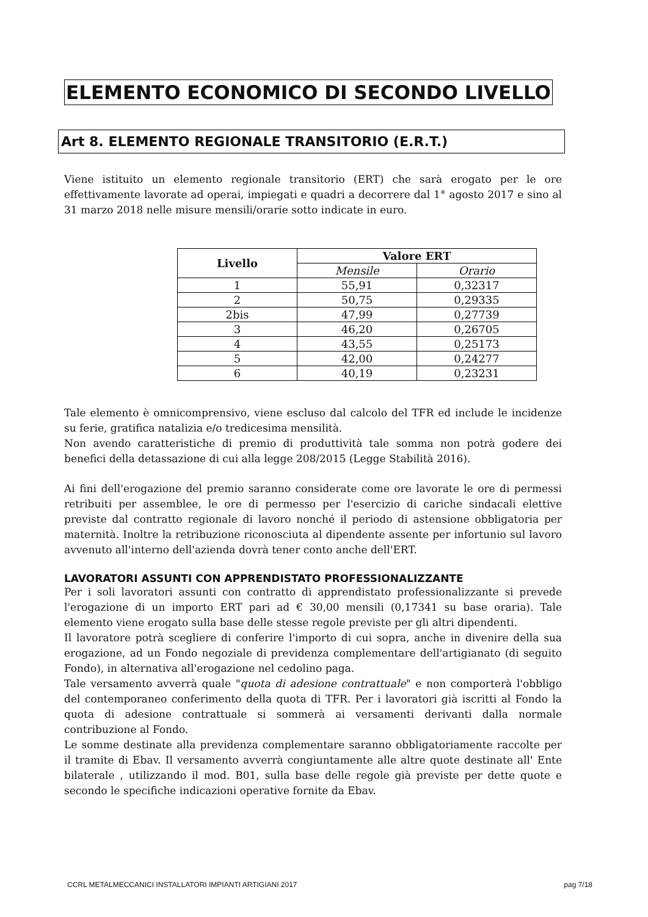ELEMENTO ECONOMICO DI SECONDO LIVELLO
Art 8. ELEMENTO REGIONALE TRANSITORIO (E.R.T.)
Viene istituito un elemento regionale transitorio (ERT) che sarà erogato per le ore effettivamente lavorate ad operai, impiegati e quadri a decorrere dal 1° agosto 2017 e sino al 31 marzo 2018 nelle misure mensili/orarie sotto indicate in euro.
| Livello | Valore ERT | |
| --- | --- | --- |
| | Mensile | Orario |
| 1 | 55,91 | 0,32317 |
| 2 | 50,75 | 0,29335 |
| 2bis | 47,99 | 0,27739 |
| 3 | 46,20 | 0,26705 |
| 4 | 43,55 | 0,25173 |
| 5 | 42,00 | 0,24277 |
| 6 | 40,19 | 0,23231 |
Tale elemento è omnicomprensivo, viene escluso dal calcolo del TFR ed include le incidenze su ferie, gratifica natalizia e/o tredicesima mensilità.
Non avendo caratteristiche di premio di produttività tale somma non potrà godere dei benefici della detassazione di cui alla legge 208/2015 (Legge Stabilità 2016).
Ai fini dell'erogazione del premio saranno considerate come ore lavorate le ore di permessi retribuiti per assemblee, le ore di permesso per l'esercizio di cariche sindacali elettive previste dal contratto regionale di lavoro nonché il periodo di astensione obbligatoria per maternità. Inoltre la retribuzione riconosciuta al dipendente assente per infortunio sul lavoro avvenuto all'interno dell'azienda dovrà tener conto anche dell'ERT.
LAVORATORI ASSUNTI CON APPRENDISTATO PROFESSIONALIZZANTE
Per i soli lavoratori assunti con contratto di apprendistato professionalizzante si prevede l'erogazione di un importo ERT pari ad € 30,00 mensili (0,17341 su base oraria). Tale elemento viene erogato sulla base delle stesse regole previste per gli altri dipendenti.
Il lavoratore potrà scegliere di conferire l'importo di cui sopra, anche in divenire della sua erogazione, ad un Fondo negoziale di previdenza complementare dell'artigianato (di seguito Fondo), in alternativa all'erogazione nel cedolino paga.
Tale versamento avverrà quale "quota di adesione contrattuale" e non comporterà l'obbligo del contemporaneo conferimento della quota di TFR. Per i lavoratori già iscritti al Fondo la quota di adesione contrattuale si sommerà ai versamenti derivanti dalla normale contribuzione al Fondo.
Le somme destinate alla previdenza complementare saranno obbligatoriamente raccolte per il tramite di Ebav. Il versamento avverrà congiuntamente alle altre quote destinate all' Ente bilaterale , utilizzando il mod. B01, sulla base delle regole già previste per dette quote e secondo le specifiche indicazioni operative fornite da Ebav.
CCRL METALMECCANICI INSTALLATORI IMPIANTI ARTIGIANI 2017 pag 7/18